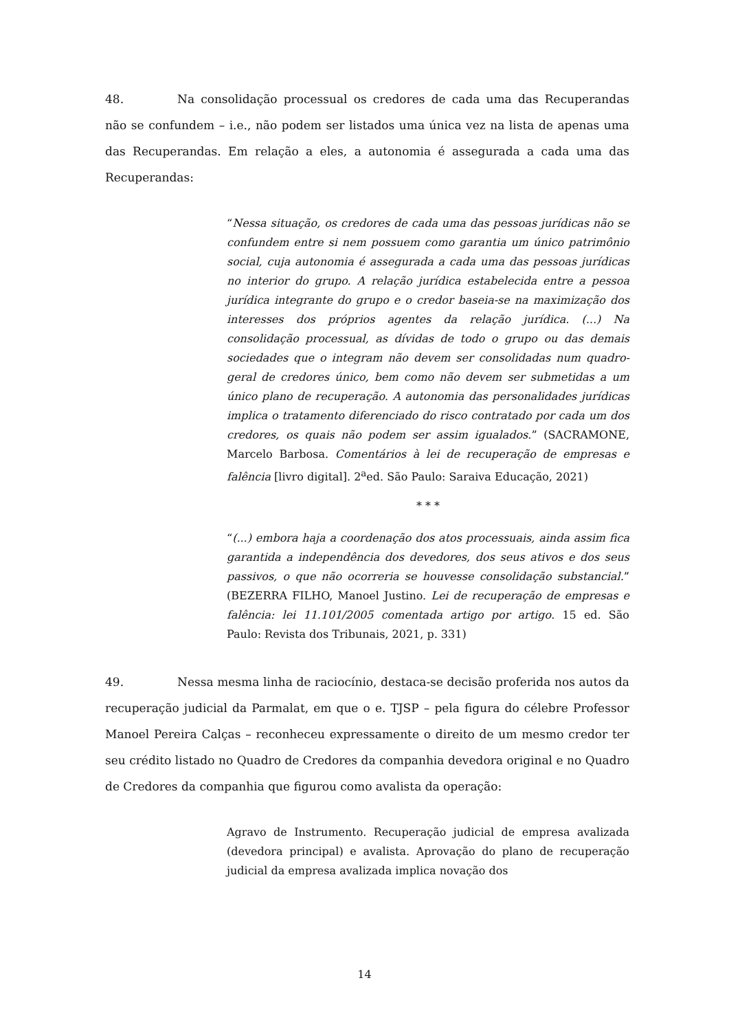48. Na consolidação processual os credores de cada uma das Recuperandas não se confundem – i.e., não podem ser listados uma única vez na lista de apenas uma das Recuperandas. Em relação a eles, a autonomia é assegurada a cada uma das Recuperandas:
“Nessa situação, os credores de cada uma das pessoas jurídicas não se confundem entre si nem possuem como garantia um único patrimônio social, cuja autonomia é assegurada a cada uma das pessoas jurídicas no interior do grupo. A relação jurídica estabelecida entre a pessoa jurídica integrante do grupo e o credor baseia-se na maximização dos interesses dos próprios agentes da relação jurídica. (...) Na consolidação processual, as dívidas de todo o grupo ou das demais sociedades que o integram não devem ser consolidadas num quadro-geral de credores único, bem como não devem ser submetidas a um único plano de recuperação. A autonomia das personalidades jurídicas implica o tratamento diferenciado do risco contratado por cada um dos credores, os quais não podem ser assim igualados.” (SACRAMONE, Marcelo Barbosa. Comentários à lei de recuperação de empresas e falência [livro digital]. 2<sup>a</sup>ed. São Paulo: Saraiva Educação, 2021)
* * *
“(...) embora haja a coordenação dos atos processuais, ainda assim fica garantida a independência dos devedores, dos seus ativos e dos seus passivos, o que não ocorreria se houvesse consolidação substancial.” (BEZERRA FILHO, Manoel Justino. Lei de recuperação de empresas e falência: lei 11.101/2005 comentada artigo por artigo. 15 ed. São Paulo: Revista dos Tribunais, 2021, p. 331)
49. Nessa mesma linha de raciocínio, destaca-se decisão proferida nos autos da recuperação judicial da Parmalat, em que o e. TJSP – pela figura do célebre Professor Manoel Pereira Calças – reconheceu expressamente o direito de um mesmo credor ter seu crédito listado no Quadro de Credores da companhia devedora original e no Quadro de Credores da companhia que figurou como avalista da operação:
Agravo de Instrumento. Recuperação judicial de empresa avalizada (devedora principal) e avalista. Aprovação do plano de recuperação judicial da empresa avalizada implica novação dos
14